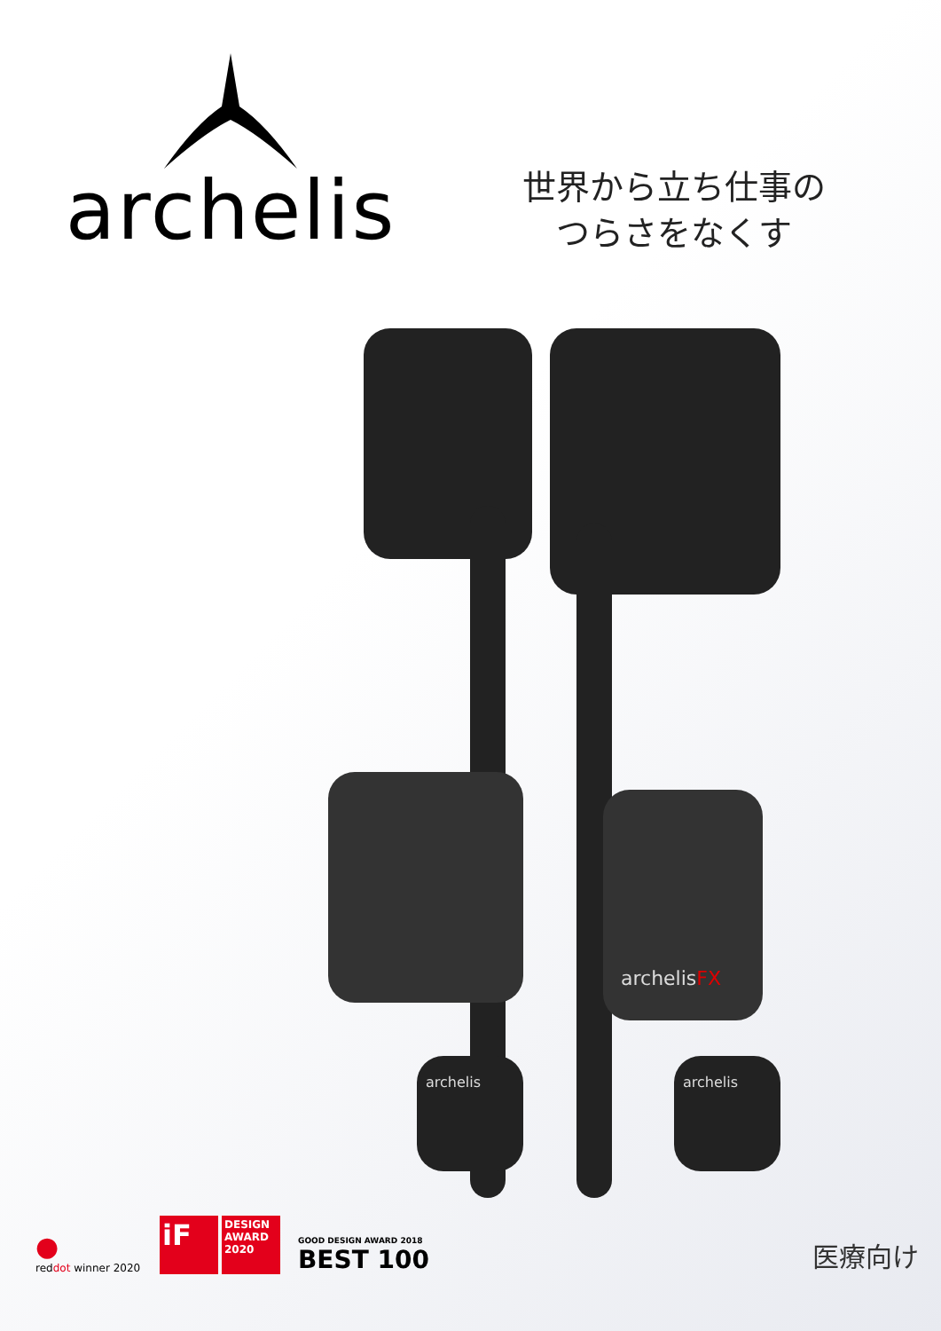archelis
世界から立ち仕事の
つらさをなくす
archelisFX
archelis archelis
●
reddot winner 2020
iF
DESIGN AWARD 2020
GOOD DESIGN AWARD 2018
BEST 100
医療向け